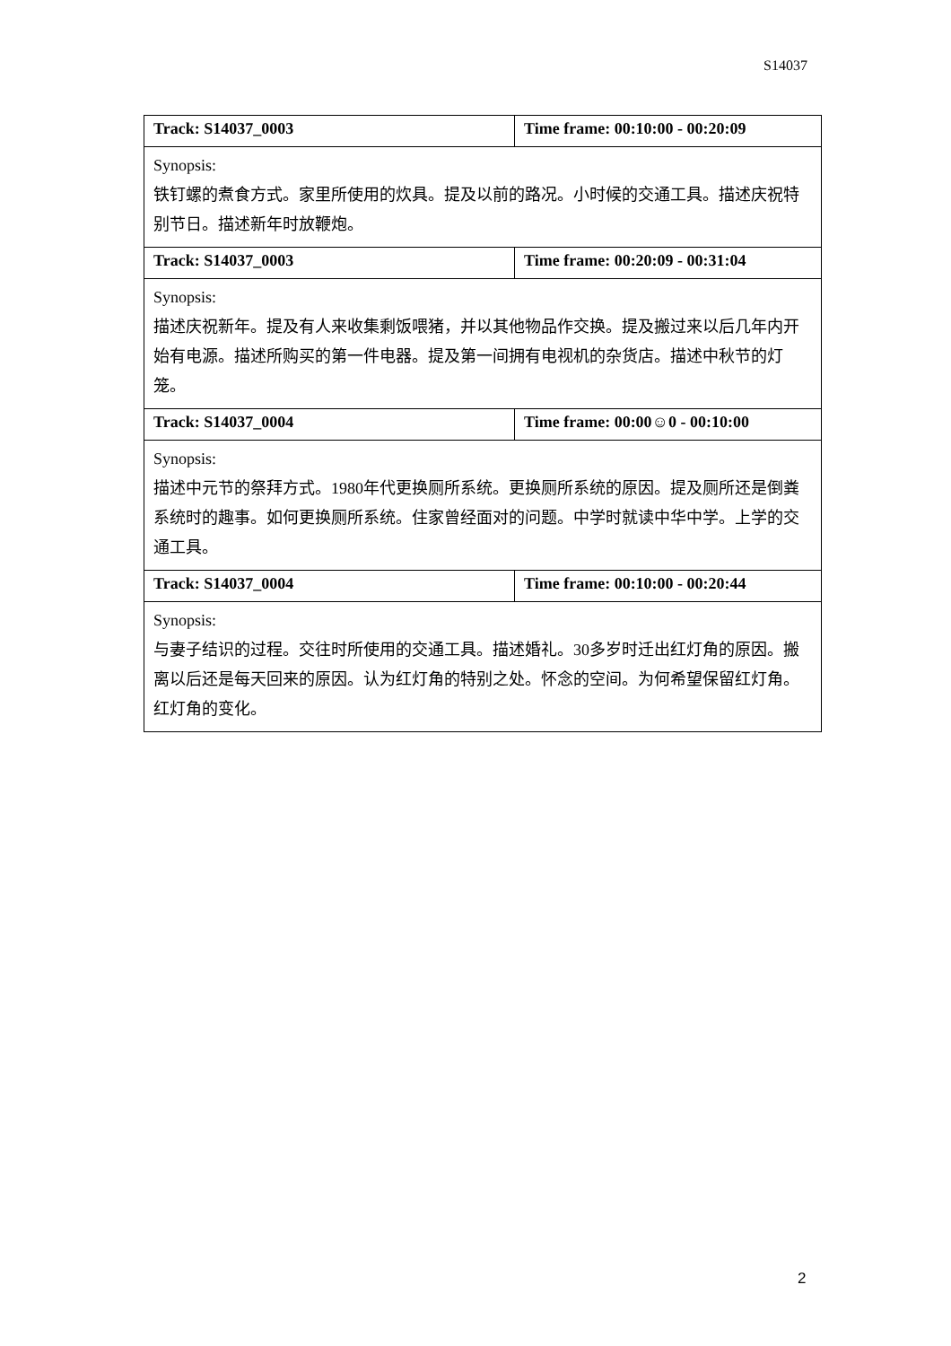S14037
| Track: S14037_0003 | Time frame: 00:10:00 - 00:20:09 |
| Synopsis: 铁钉螺的煮食方式。家里所使用的炊具。提及以前的路况。小时候的交通工具。描述庆祝特别节日。描述新年时放鞭炮。 | |
| Track: S14037_0003 | Time frame: 00:20:09 - 00:31:04 |
| Synopsis: 描述庆祝新年。提及有人来收集剩饭喂猪，并以其他物品作交换。提及搬过来以后几年内开始有电源。描述所购买的第一件电器。提及第一间拥有电视机的杂货店。描述中秋节的灯笼。 | |
| Track: S14037_0004 | Time frame: 00:00☺0 - 00:10:00 |
| Synopsis: 描述中元节的祭拜方式。1980年代更换厕所系统。更换厕所系统的原因。提及厕所还是倒粪系统时的趣事。如何更换厕所系统。住家曾经面对的问题。中学时就读中华中学。上学的交通工具。 | |
| Track: S14037_0004 | Time frame: 00:10:00 - 00:20:44 |
| Synopsis: 与妻子结识的过程。交往时所使用的交通工具。描述婚礼。30多岁时迁出红灯角的原因。搬离以后还是每天回来的原因。认为红灯角的特别之处。怀念的空间。为何希望保留红灯角。红灯角的变化。 | |
2